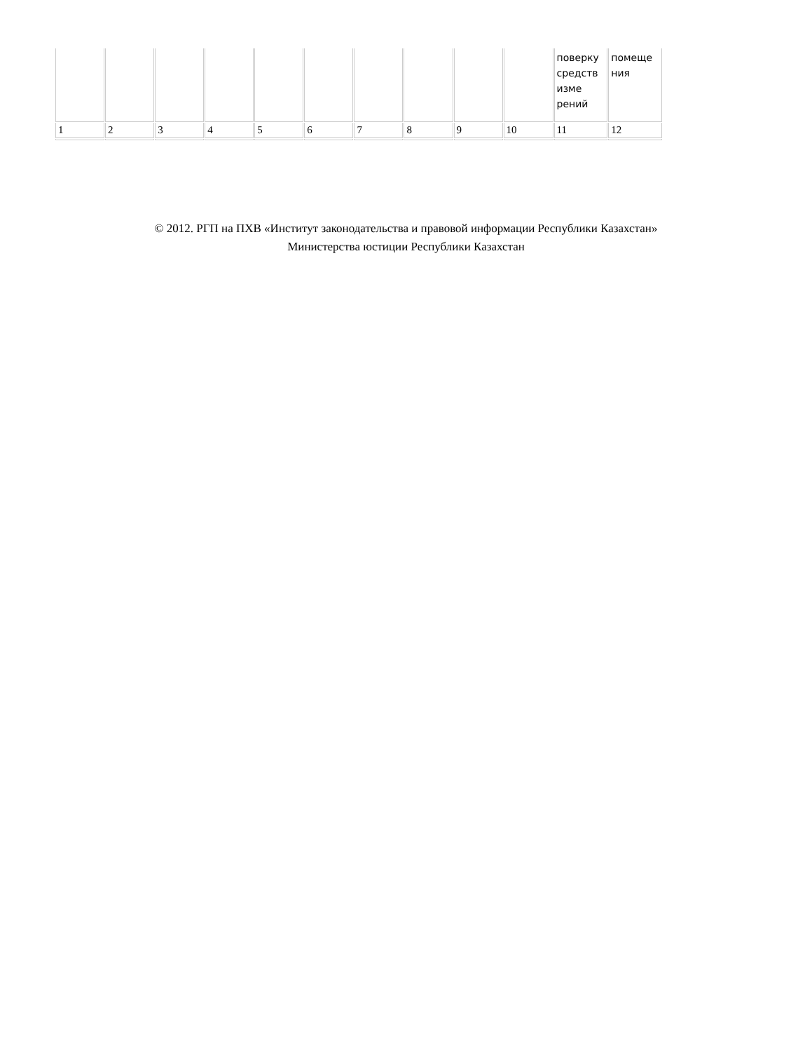| | | | | | | | | | | поверку средств изме рений | помеще ния |
| 1 | 2 | 3 | 4 | 5 | 6 | 7 | 8 | 9 | 10 | 11 | 12 |
© 2012. РГП на ПХВ «Институт законодательства и правовой информации Республики Казахстан»
Министерства юстиции Республики Казахстан